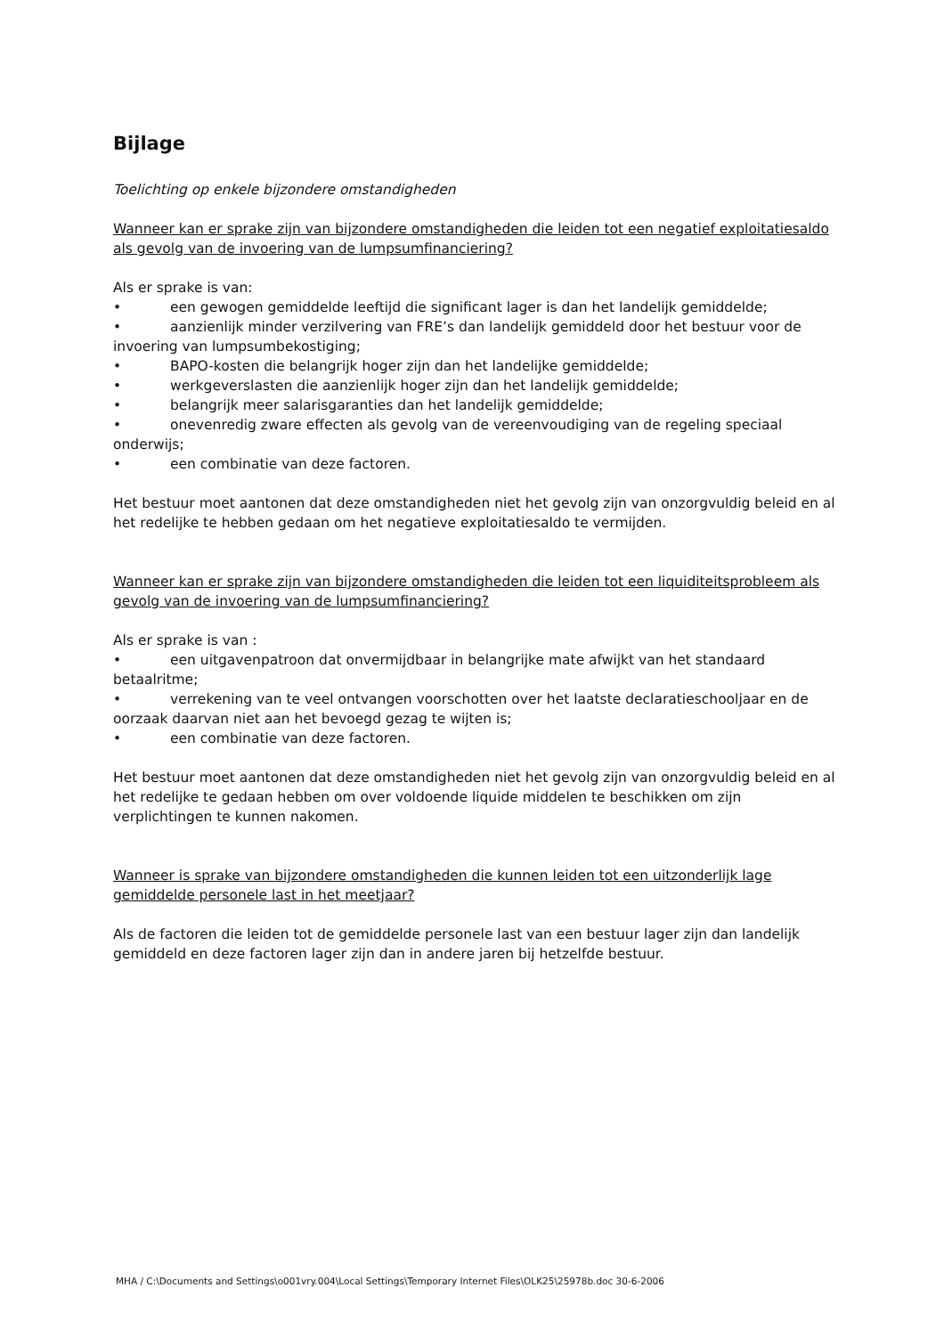Bijlage
Toelichting op enkele bijzondere omstandigheden
Wanneer kan er sprake zijn van bijzondere omstandigheden die leiden tot een negatief exploitatiesaldo als gevolg van de invoering van de lumpsumfinanciering?
Als er sprake is van:
• een gewogen gemiddelde leeftijd die significant lager is dan het landelijk gemiddelde;
• aanzienlijk minder verzilvering van FRE’s dan landelijk gemiddeld door het bestuur voor de invoering van lumpsumbekostiging;
• BAPO-kosten die belangrijk hoger zijn dan het landelijke gemiddelde;
• werkgeverslasten die aanzienlijk hoger zijn dan het landelijk gemiddelde;
• belangrijk meer salarisgaranties dan het landelijk gemiddelde;
• onevenredig zware effecten als gevolg van de vereenvoudiging van de regeling speciaal onderwijs;
• een combinatie van deze factoren.
Het bestuur moet aantonen dat deze omstandigheden niet het gevolg zijn van onzorgvuldig beleid en al het redelijke te hebben gedaan om het negatieve exploitatiesaldo te vermijden.
Wanneer kan er sprake zijn van bijzondere omstandigheden die leiden tot een liquiditeitsprobleem als gevolg van de invoering van de lumpsumfinanciering?
Als er sprake is van :
• een uitgavenpatroon dat onvermijdbaar in belangrijke mate afwijkt van het standaard betaalritme;
• verrekening van te veel ontvangen voorschotten over het laatste declaratieschooljaar en de oorzaak daarvan niet aan het bevoegd gezag te wijten is;
• een combinatie van deze factoren.
Het bestuur moet aantonen dat deze omstandigheden niet het gevolg zijn van onzorgvuldig beleid en al het redelijke te gedaan hebben om over voldoende liquide middelen te beschikken om zijn verplichtingen te kunnen nakomen.
Wanneer is sprake van bijzondere omstandigheden die kunnen leiden tot een uitzonderlijk lage gemiddelde personele last in het meetjaar?
Als de factoren die leiden tot de gemiddelde personele last van een bestuur lager zijn dan landelijk gemiddeld en deze factoren lager zijn dan in andere jaren bij hetzelfde bestuur.
MHA / C:\Documents and Settings\o001vry.004\Local Settings\Temporary Internet Files\OLK25\25978b.doc 30-6-2006